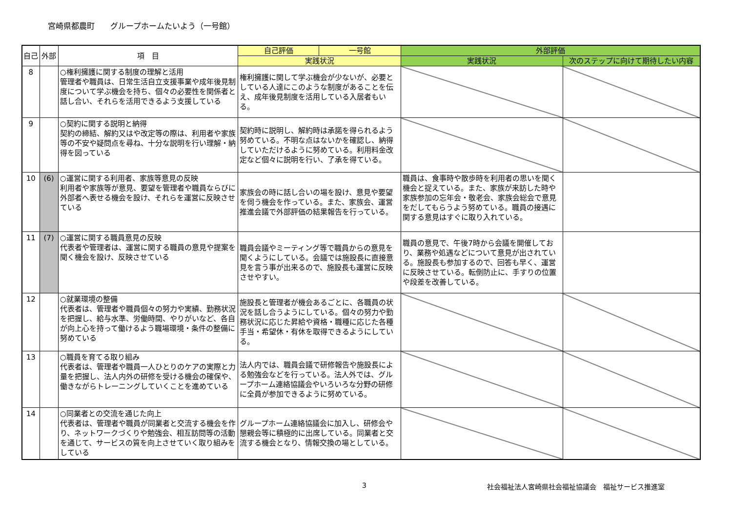宮崎県都農町　　グループホームたいよう（一号館）
| 自己 | 外部 | 項 目 | 自己評価 | 一号館 | 外部評価 | |
| --- | --- | --- | --- | --- | --- | --- |
| | | | 実践状況 | | 実践状況 | 次のステップに向けて期待したい内容 |
| 8 | | ○権利擁護に関する制度の理解と活用 管理者や職員は、日常生活自立支援事業や成年後見制度について学ぶ機会を持ち、個々の必要性を関係者と話し合い、それらを活用できるよう支援している | 権利擁護に関して学ぶ機会が少ないが、必要としている人達にこのような制度があることを伝え、成年後見制度を活用している入居者もいる。 | | | |
| 9 | | ○契約に関する説明と納得 契約の締結、解約又はや改定等の際は、利用者や家族等の不安や疑問点を尋ね、十分な説明を行い理解・納得を図っている | 契約時に説明し、解約時は承諾を得られるよう努めている。不明な点はないかを確認し、納得していただけるように努めている。利用料金改定など個々に説明を行い、了承を得ている。 | | | |
| 10 | (6) | ○運営に関する利用者、家族等意見の反映 利用者や家族等が意見、要望を管理者や職員ならびに外部者へ表せる機会を設け、それらを運営に反映させている | 家族会の時に話し合いの場を設け、意見や要望を伺う機会を作っている。また、家族会、運営推進会議で外部評価の結果報告を行っている。 | | 職員は、食事時や散歩時を利用者の思いを聞く機会と捉えている。また、家族が来訪した時や家族参加の忘年会・敬老会、家族会総会で意見をだしてもらうよう努めている。職員の接遇に関する意見はすぐに取り入れている。 | |
| 11 | (7) | ○運営に関する職員意見の反映 代表者や管理者は、運営に関する職員の意見や提案を聞く機会を設け、反映させている | 職員会議やミーティング等で職員からの意見を聞くようにしている。会議では施設長に直接意見を言う事が出来るので、施設長も運営に反映させやすい。 | | 職員の意見で、午後7時から会議を開催しており、業務や処遇などについて意見が出されている。施設長も参加するので、回答も早く、運営に反映させている。転倒防止に、手すりの位置や段差を改善している。 | |
| 12 | | ○就業環境の整備 代表者は、管理者や職員個々の努力や実績、勤務状況を把握し、給与水準、労働時間、やりがいなど、各自が向上心を持って働けるよう職場環境・条件の整備に努めている | 施設長と管理者が機会あるごとに、各職員の状況を話し合うようにしている。個々の努力や勤務状況に応じた昇給や資格・職種に応じた各種手当・希望休・有休を取得できるようにしている。 | | | |
| 13 | | ○職員を育てる取り組み 代表者は、管理者や職員一人ひとりのケアの実際と力量を把握し、法人内外の研修を受ける機会の確保や、働きながらトレーニングしていくことを進めている | 法人内では、職員会議で研修報告や施設長による勉強会などを行っている。法人外では、グループホーム連絡協議会やいろいろな分野の研修に全員が参加できるように努めている。 | | | |
| 14 | | ○同業者との交流を通じた向上 代表者は、管理者や職員が同業者と交流する機会を作り、ネットワークづくりや勉強会、相互訪問等の活動を通じて、サービスの質を向上させていく取り組みをしている | グループホーム連絡協議会に加入し、研修会や懇親会等に積極的に出席している。同業者と交流する機会となり、情報交換の場としている。 | | | |
3 社会福祉法人宮崎県社会福祉協議会　福祉サービス推進室